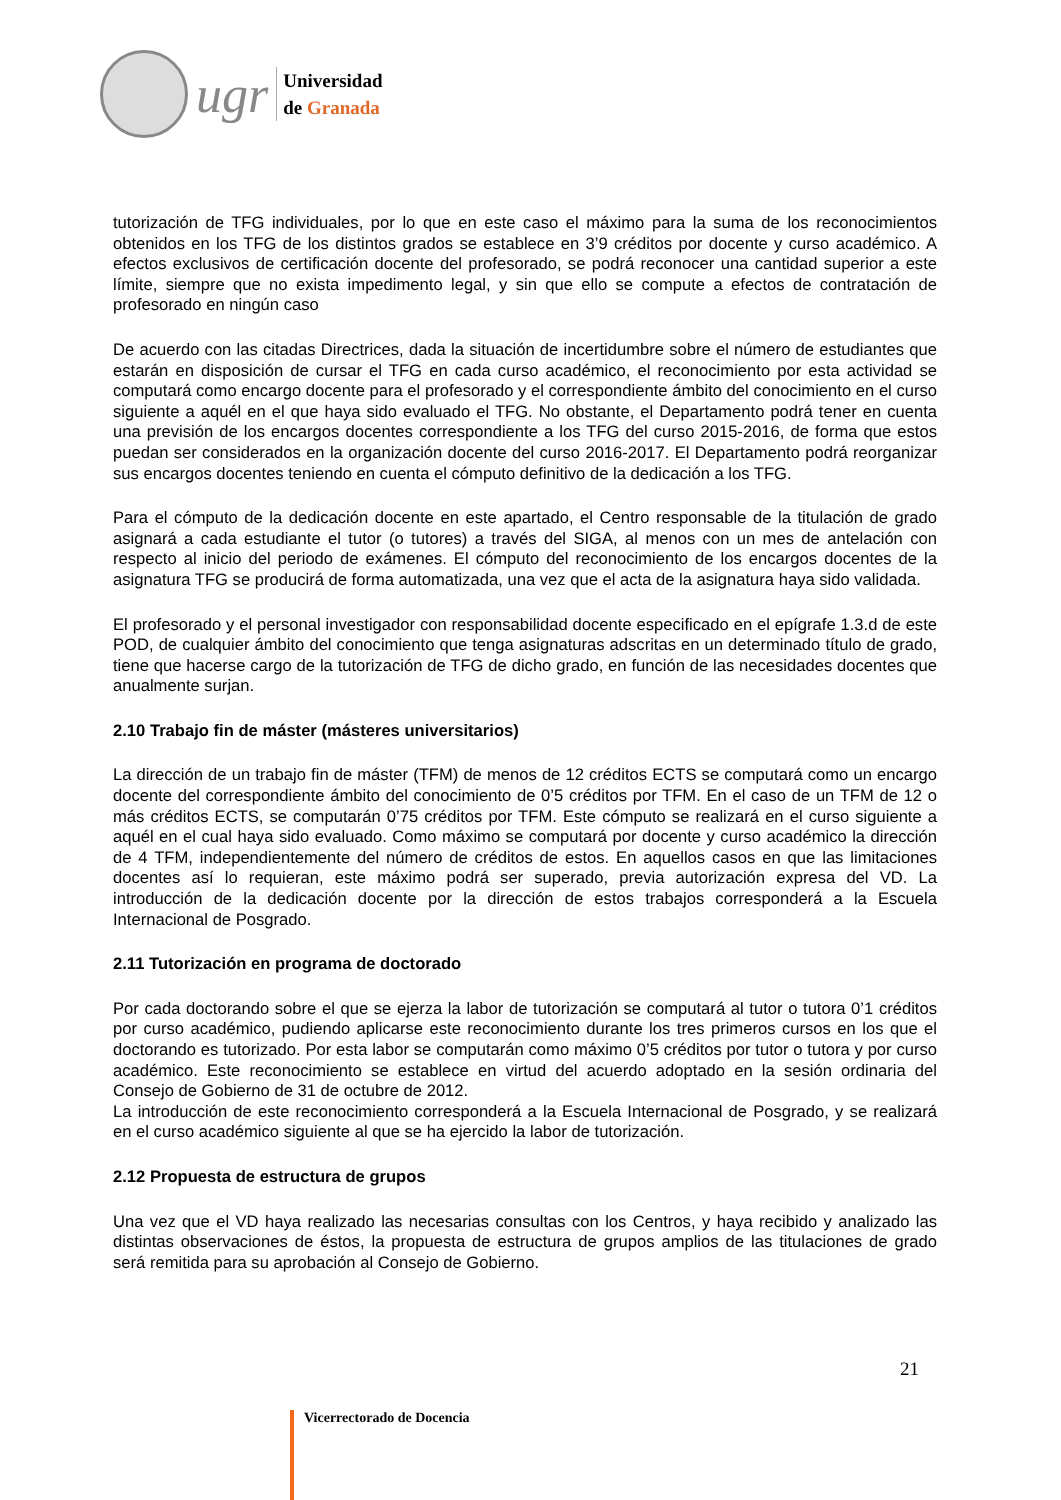ugr
Universidad
de Granada
tutorización de TFG individuales, por lo que en este caso el máximo para la suma de los reconocimientos obtenidos en los TFG de los distintos grados se establece en 3’9 créditos por docente y curso académico. A efectos exclusivos de certificación docente del profesorado, se podrá reconocer una cantidad superior a este límite, siempre que no exista impedimento legal, y sin que ello se compute a efectos de contratación de profesorado en ningún caso
De acuerdo con las citadas Directrices, dada la situación de incertidumbre sobre el número de estudiantes que estarán en disposición de cursar el TFG en cada curso académico, el reconocimiento por esta actividad se computará como encargo docente para el profesorado y el correspondiente ámbito del conocimiento en el curso siguiente a aquél en el que haya sido evaluado el TFG. No obstante, el Departamento podrá tener en cuenta una previsión de los encargos docentes correspondiente a los TFG del curso 2015-2016, de forma que estos puedan ser considerados en la organización docente del curso 2016-2017. El Departamento podrá reorganizar sus encargos docentes teniendo en cuenta el cómputo definitivo de la dedicación a los TFG.
Para el cómputo de la dedicación docente en este apartado, el Centro responsable de la titulación de grado asignará a cada estudiante el tutor (o tutores) a través del SIGA, al menos con un mes de antelación con respecto al inicio del periodo de exámenes. El cómputo del reconocimiento de los encargos docentes de la asignatura TFG se producirá de forma automatizada, una vez que el acta de la asignatura haya sido validada.
El profesorado y el personal investigador con responsabilidad docente especificado en el epígrafe 1.3.d de este POD, de cualquier ámbito del conocimiento que tenga asignaturas adscritas en un determinado título de grado, tiene que hacerse cargo de la tutorización de TFG de dicho grado, en función de las necesidades docentes que anualmente surjan.
2.10 Trabajo fin de máster (másteres universitarios)
La dirección de un trabajo fin de máster (TFM) de menos de 12 créditos ECTS se computará como un encargo docente del correspondiente ámbito del conocimiento de 0’5 créditos por TFM. En el caso de un TFM de 12 o más créditos ECTS, se computarán 0’75 créditos por TFM. Este cómputo se realizará en el curso siguiente a aquél en el cual haya sido evaluado. Como máximo se computará por docente y curso académico la dirección de 4 TFM, independientemente del número de créditos de estos. En aquellos casos en que las limitaciones docentes así lo requieran, este máximo podrá ser superado, previa autorización expresa del VD. La introducción de la dedicación docente por la dirección de estos trabajos corresponderá a la Escuela Internacional de Posgrado.
2.11 Tutorización en programa de doctorado
Por cada doctorando sobre el que se ejerza la labor de tutorización se computará al tutor o tutora 0’1 créditos por curso académico, pudiendo aplicarse este reconocimiento durante los tres primeros cursos en los que el doctorando es tutorizado. Por esta labor se computarán como máximo 0’5 créditos por tutor o tutora y por curso académico. Este reconocimiento se establece en virtud del acuerdo adoptado en la sesión ordinaria del Consejo de Gobierno de 31 de octubre de 2012.
La introducción de este reconocimiento corresponderá a la Escuela Internacional de Posgrado, y se realizará en el curso académico siguiente al que se ha ejercido la labor de tutorización.
2.12 Propuesta de estructura de grupos
Una vez que el VD haya realizado las necesarias consultas con los Centros, y haya recibido y analizado las distintas observaciones de éstos, la propuesta de estructura de grupos amplios de las titulaciones de grado será remitida para su aprobación al Consejo de Gobierno.
21
Vicerrectorado de Docencia